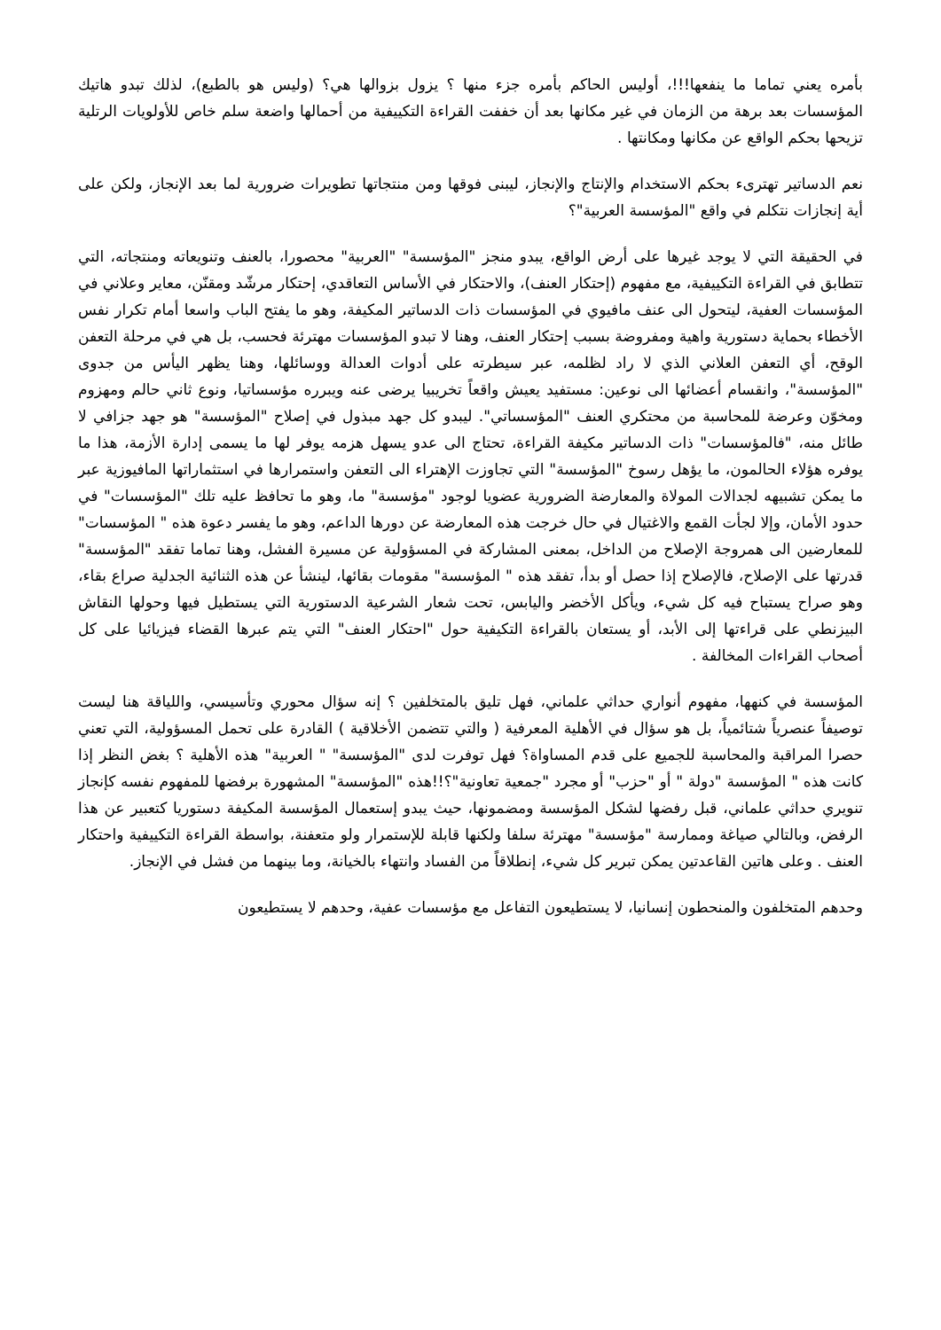بأمره يعني تماما ما ينفعها!!!، أوليس الحاكم بأمره جزء منها ؟ يزول بزوالها هي؟ (وليس هو بالطبع)، لذلك تبدو هاتيك المؤسسات بعد برهة من الزمان في غير مكانها بعد أن خففت القراءة التكييفية من أحمالها واضعة سلم خاص للأولويات الرتلية تزيحها بحكم الواقع عن مكانها ومكانتها .
نعم الدساتير تهترىء بحكم الاستخدام والإنتاج والإنجاز، ليبنى فوقها ومن منتجاتها تطويرات ضرورية لما بعد الإنجاز، ولكن على أية إنجازات نتكلم في واقع "المؤسسة العربية"؟
في الحقيقة التي لا يوجد غيرها على أرض الواقع، يبدو منجز "المؤسسة" "العربية" محصورا، بالعنف وتنويعاته ومنتجاته، التي تتطابق في القراءة التكييفية، مع مفهوم (إحتكار العنف)، والاحتكار في الأساس التعاقدي، إحتكار مرشّد ومقنّن، معاير وعلاني في المؤسسات العفية، ليتحول الى عنف مافيوي في المؤسسات ذات الدساتير المكيفة، وهو ما يفتح الباب واسعا أمام تكرار نفس الأخطاء بحماية دستورية واهية ومفروضة بسبب إحتكار العنف، وهنا لا تبدو المؤسسات مهترئة فحسب، بل هي في مرحلة التعفن الوقح، أي التعفن العلاني الذي لا راد لظلمه، عبر سيطرته على أدوات العدالة ووسائلها، وهنا يظهر اليأس من جدوى "المؤسسة"، وانقسام أعضائها الى نوعين: مستفيد يعيش واقعاً تخريبيا يرضى عنه ويبرره مؤسساتيا، ونوع ثاني حالم ومهزوم ومخوّن وعرضة للمحاسبة من محتكري العنف "المؤسساتي". ليبدو كل جهد مبذول في إصلاح "المؤسسة" هو جهد جزافي لا طائل منه، "فالمؤسسات" ذات الدساتير مكيفة القراءة، تحتاج الى عدو يسهل هزمه يوفر لها ما يسمى إدارة الأزمة، هذا ما يوفره هؤلاء الحالمون، ما يؤهل رسوخ "المؤسسة" التي تجاوزت الإهتراء الى التعفن واستمرارها في استثماراتها المافيوزية عبر ما يمكن تشبيهه لجدالات المولاة والمعارضة الضرورية عضويا لوجود "مؤسسة" ما، وهو ما تحافظ عليه تلك "المؤسسات" في حدود الأمان، وإلا لجأت القمع والاغتيال في حال خرجت هذه المعارضة عن دورها الداعم، وهو ما يفسر دعوة هذه " المؤسسات" للمعارضين الى همروجة الإصلاح من الداخل، بمعنى المشاركة في المسؤولية عن مسيرة الفشل، وهنا تماما تفقد "المؤسسة" قدرتها على الإصلاح، فالإصلاح إذا حصل أو بدأ، تفقد هذه " المؤسسة" مقومات بقائها، لينشأ عن هذه الثنائية الجدلية صراع بقاء، وهو صراح يستباح فيه كل شيء، ويأكل الأخضر واليابس، تحت شعار الشرعية الدستورية التي يستطيل فيها وحولها النقاش البيزنطي على قراءتها إلى الأبد، أو يستعان بالقراءة التكيفية حول "احتكار العنف" التي يتم عبرها القضاء فيزيائيا على كل أصحاب القراءات المخالفة .
المؤسسة في كنهها، مفهوم أنواري حداثي علماني، فهل تليق بالمتخلفين ؟ إنه سؤال محوري وتأسيسي، واللياقة هنا ليست توصيفاً عنصرياً شتائمياً، بل هو سؤال في الأهلية المعرفية ( والتي تتضمن الأخلاقية ) القادرة على تحمل المسؤولية، التي تعني حصرا المراقبة والمحاسبة للجميع على قدم المساواة؟ فهل توفرت لدى "المؤسسة" " العربية" هذه الأهلية ؟ بغض النظر إذا كانت هذه " المؤسسة "دولة " أو "حزب" أو مجرد "جمعية تعاونية"؟!!هذه "المؤسسة" المشهورة برفضها للمفهوم نفسه كإنجاز تنويري حداثي علماني، قبل رفضها لشكل المؤسسة ومضمونها، حيث يبدو إستعمال المؤسسة المكيفة دستوريا كتعبير عن هذا الرفض، وبالتالي صياغة وممارسة "مؤسسة" مهترئة سلفا ولكنها قابلة للإستمرار ولو متعفنة، بواسطة القراءة التكييفية واحتكار العنف . وعلى هاتين القاعدتين يمكن تبرير كل شيء، إنطلاقاً من الفساد وانتهاء بالخيانة، وما بينهما من فشل في الإنجاز.
وحدهم المتخلفون والمنحطون إنسانيا، لا يستطيعون التفاعل مع مؤسسات عفية، وحدهم لا يستطيعون